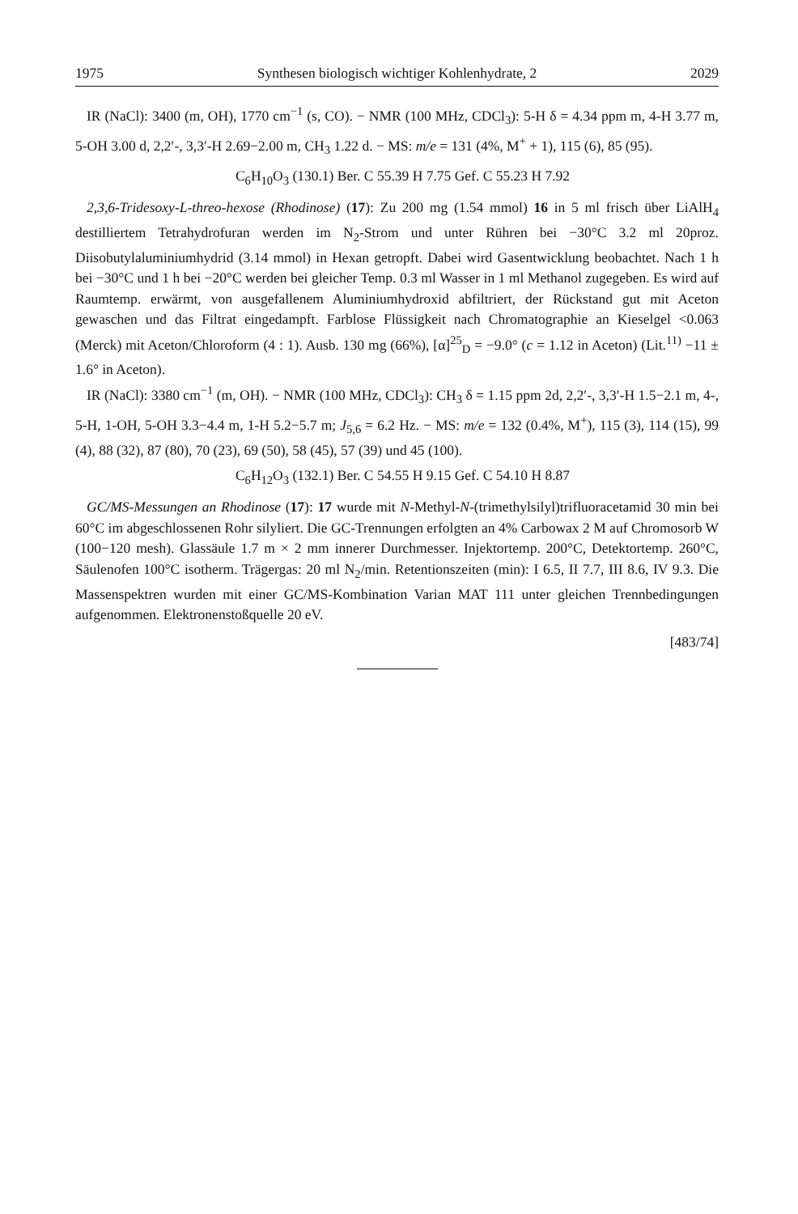1975 Synthesen biologisch wichtiger Kohlenhydrate, 2 2029
IR (NaCl): 3400 (m, OH), 1770 cm<sup>−1</sup> (s, CO). − NMR (100 MHz, CDCl<sub>3</sub>): 5-H δ = 4.34 ppm m, 4-H 3.77 m, 5-OH 3.00 d, 2,2′-, 3,3′-H 2.69−2.00 m, CH<sub>3</sub> 1.22 d. − MS: m/e = 131 (4%, M<sup>+</sup> + 1), 115 (6), 85 (95).
C<sub>6</sub>H<sub>10</sub>O<sub>3</sub> (130.1) Ber. C 55.39 H 7.75 Gef. C 55.23 H 7.92
2,3,6-Tridesoxy-L-threo-hexose (Rhodinose) (17): Zu 200 mg (1.54 mmol) 16 in 5 ml frisch über LiAlH<sub>4</sub> destilliertem Tetrahydrofuran werden im N<sub>2</sub>-Strom und unter Rühren bei −30°C 3.2 ml 20proz. Diisobutylaluminiumhydrid (3.14 mmol) in Hexan getropft. Dabei wird Gasentwicklung beobachtet. Nach 1 h bei −30°C und 1 h bei −20°C werden bei gleicher Temp. 0.3 ml Wasser in 1 ml Methanol zugegeben. Es wird auf Raumtemp. erwärmt, von ausgefallenem Aluminiumhydroxid abfiltriert, der Rückstand gut mit Aceton gewaschen und das Filtrat eingedampft. Farblose Flüssigkeit nach Chromatographie an Kieselgel <0.063 (Merck) mit Aceton/Chloroform (4 : 1). Ausb. 130 mg (66%), [α]<sup>25</sup><sub>D</sub> = −9.0° (c = 1.12 in Aceton) (Lit.<sup>11)</sup> −11 ± 1.6° in Aceton).
IR (NaCl): 3380 cm<sup>−1</sup> (m, OH). − NMR (100 MHz, CDCl<sub>3</sub>): CH<sub>3</sub> δ = 1.15 ppm 2d, 2,2′-, 3,3′-H 1.5−2.1 m, 4-, 5-H, 1-OH, 5-OH 3.3−4.4 m, 1-H 5.2−5.7 m; J<sub>5,6</sub> = 6.2 Hz. − MS: m/e = 132 (0.4%, M<sup>+</sup>), 115 (3), 114 (15), 99 (4), 88 (32), 87 (80), 70 (23), 69 (50), 58 (45), 57 (39) und 45 (100).
C<sub>6</sub>H<sub>12</sub>O<sub>3</sub> (132.1) Ber. C 54.55 H 9.15 Gef. C 54.10 H 8.87
GC/MS-Messungen an Rhodinose (17): 17 wurde mit N-Methyl-N-(trimethylsilyl)trifluoracetamid 30 min bei 60°C im abgeschlossenen Rohr silyliert. Die GC-Trennungen erfolgten an 4% Carbowax 2 M auf Chromosorb W (100−120 mesh). Glassäule 1.7 m × 2 mm innerer Durchmesser. Injektortemp. 200°C, Detektortemp. 260°C, Säulenofen 100°C isotherm. Trägergas: 20 ml N<sub>2</sub>/min. Retentionszeiten (min): I 6.5, II 7.7, III 8.6, IV 9.3. Die Massenspektren wurden mit einer GC/MS-Kombination Varian MAT 111 unter gleichen Trennbedingungen aufgenommen. Elektronenstoßquelle 20 eV.
[483/74]